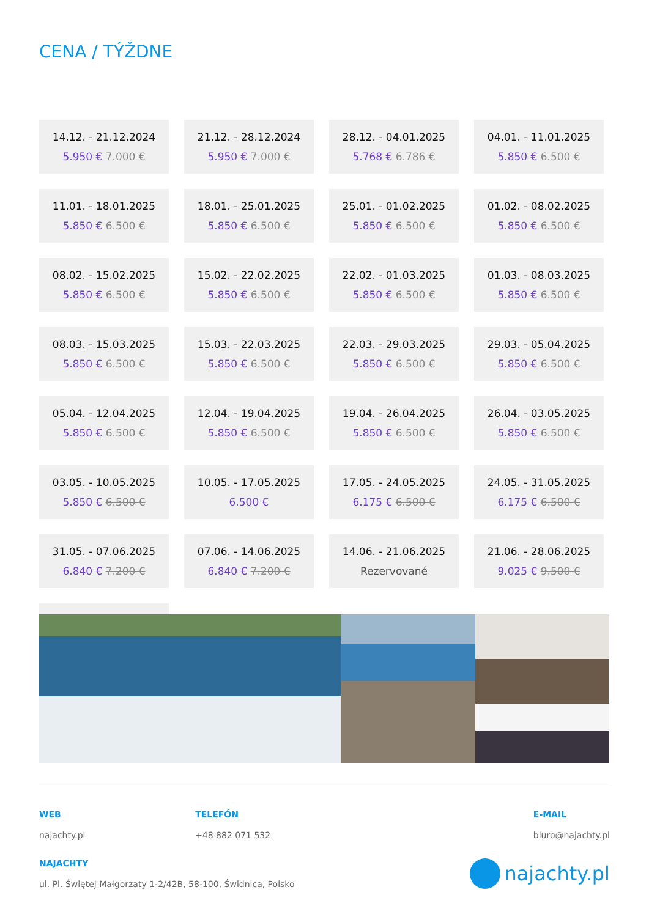CENA / TÝŽDNE
14.12. - 21.12.2024
5.950 € 7.000 €
21.12. - 28.12.2024
5.950 € 7.000 €
28.12. - 04.01.2025
5.768 € 6.786 €
04.01. - 11.01.2025
5.850 € 6.500 €
11.01. - 18.01.2025
5.850 € 6.500 €
18.01. - 25.01.2025
5.850 € 6.500 €
25.01. - 01.02.2025
5.850 € 6.500 €
01.02. - 08.02.2025
5.850 € 6.500 €
08.02. - 15.02.2025
5.850 € 6.500 €
15.02. - 22.02.2025
5.850 € 6.500 €
22.02. - 01.03.2025
5.850 € 6.500 €
01.03. - 08.03.2025
5.850 € 6.500 €
08.03. - 15.03.2025
5.850 € 6.500 €
15.03. - 22.03.2025
5.850 € 6.500 €
22.03. - 29.03.2025
5.850 € 6.500 €
29.03. - 05.04.2025
5.850 € 6.500 €
05.04. - 12.04.2025
5.850 € 6.500 €
12.04. - 19.04.2025
5.850 € 6.500 €
19.04. - 26.04.2025
5.850 € 6.500 €
26.04. - 03.05.2025
5.850 € 6.500 €
03.05. - 10.05.2025
5.850 € 6.500 €
10.05. - 17.05.2025
6.500 €
17.05. - 24.05.2025
6.175 € 6.500 €
24.05. - 31.05.2025
6.175 € 6.500 €
31.05. - 07.06.2025
6.840 € 7.200 €
07.06. - 14.06.2025
6.840 € 7.200 €
14.06. - 21.06.2025
Rezervované
21.06. - 28.06.2025
9.025 € 9.500 €
WEB
najachty.pl
TELEFÓN
+48 882 071 532
E-MAIL
biuro@najachty.pl
NAJACHTY
ul. Pl. Świętej Małgorzaty 1-2/42B, 58-100, Świdnica, Polsko
najachty.pl